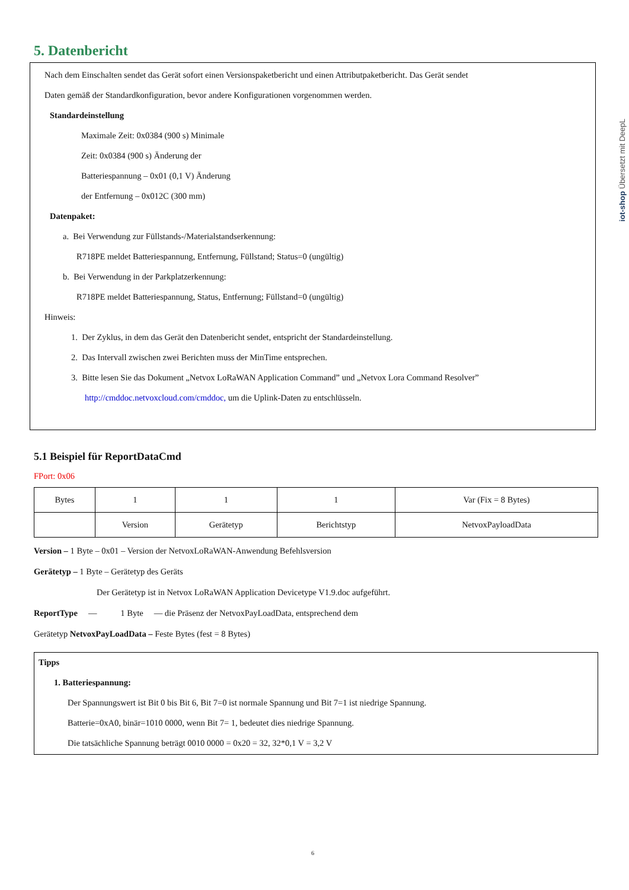iot-shop Übersetzt mit DeepL
5. Datenbericht
Nach dem Einschalten sendet das Gerät sofort einen Versionspaketbericht und einen Attributpaketbericht. Das Gerät sendet
Daten gemäß der Standardkonfiguration, bevor andere Konfigurationen vorgenommen werden.
Standardeinstellung
Maximale Zeit: 0x0384 (900 s) Minimale
Zeit: 0x0384 (900 s) Änderung der
Batteriespannung – 0x01 (0,1 V) Änderung
der Entfernung – 0x012C (300 mm)
Datenpaket:
a. Bei Verwendung zur Füllstands-/Materialstandserkennung:
R718PE meldet Batteriespannung, Entfernung, Füllstand; Status=0 (ungültig)
b. Bei Verwendung in der Parkplatzerkennung:
R718PE meldet Batteriespannung, Status, Entfernung; Füllstand=0 (ungültig)
Hinweis:
1. Der Zyklus, in dem das Gerät den Datenbericht sendet, entspricht der Standardeinstellung.
2. Das Intervall zwischen zwei Berichten muss der MinTime entsprechen.
3. Bitte lesen Sie das Dokument „Netvox LoRaWAN Application Command” und „Netvox Lora Command Resolver”
http://cmddoc.netvoxcloud.com/cmddoc, um die Uplink-Daten zu entschlüsseln.
5.1 Beispiel für ReportDataCmd
FPort: 0x06
| Bytes | 1 | 1 | 1 | Var (Fix = 8 Bytes) |
| | Version | Gerätetyp | Berichtstyp | NetvoxPayloadData |
Version – 1 Byte – 0x01 – Version der NetvoxLoRaWAN-Anwendung Befehlsversion
Gerätetyp – 1 Byte – Gerätetyp des Geräts
Der Gerätetyp ist in Netvox LoRaWAN Application Devicetype V1.9.doc aufgeführt.
ReportType — 1 Byte — die Präsenz der NetvoxPayLoadData, entsprechend dem
Gerätetyp NetvoxPayLoadData – Feste Bytes (fest = 8 Bytes)
Tipps
1. Batteriespannung:
Der Spannungswert ist Bit 0 bis Bit 6, Bit 7=0 ist normale Spannung und Bit 7=1 ist niedrige Spannung.
Batterie=0xA0, binär=1010 0000, wenn Bit 7= 1, bedeutet dies niedrige Spannung.
Die tatsächliche Spannung beträgt 0010 0000 = 0x20 = 32, 32*0,1 V = 3,2 V
6